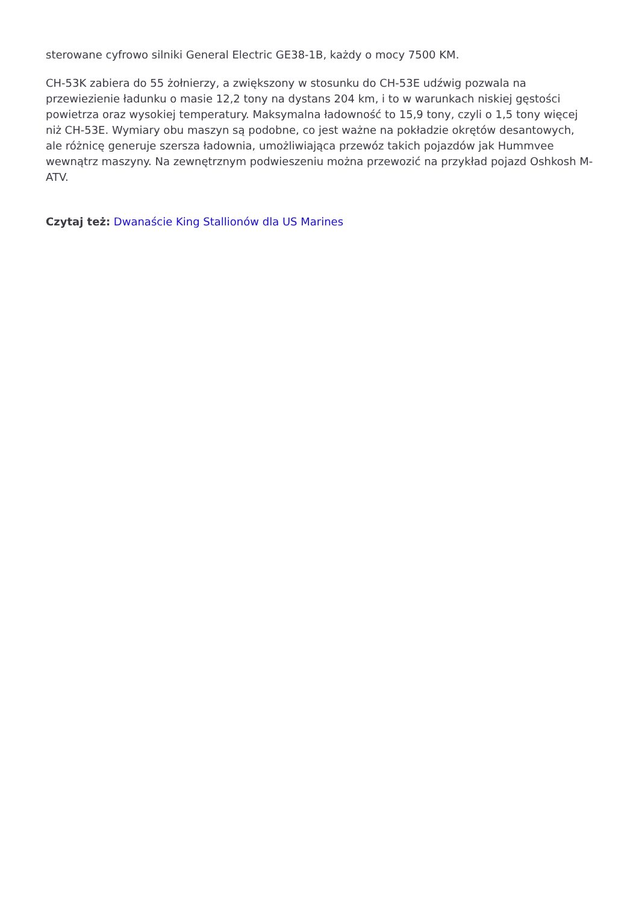sterowane cyfrowo silniki General Electric GE38-1B, każdy o mocy 7500 KM.
CH-53K zabiera do 55 żołnierzy, a zwiększony w stosunku do CH-53E udźwig pozwala na przewiezienie ładunku o masie 12,2 tony na dystans 204 km, i to w warunkach niskiej gęstości powietrza oraz wysokiej temperatury. Maksymalna ładowność to 15,9 tony, czyli o 1,5 tony więcej niż CH-53E. Wymiary obu maszyn są podobne, co jest ważne na pokładzie okrętów desantowych, ale różnicę generuje szersza ładownia, umożliwiająca przewóz takich pojazdów jak Hummvee wewnątrz maszyny. Na zewnętrznym podwieszeniu można przewozić na przykład pojazd Oshkosh M-ATV.
Czytaj też: Dwanaście King Stallionów dla US Marines